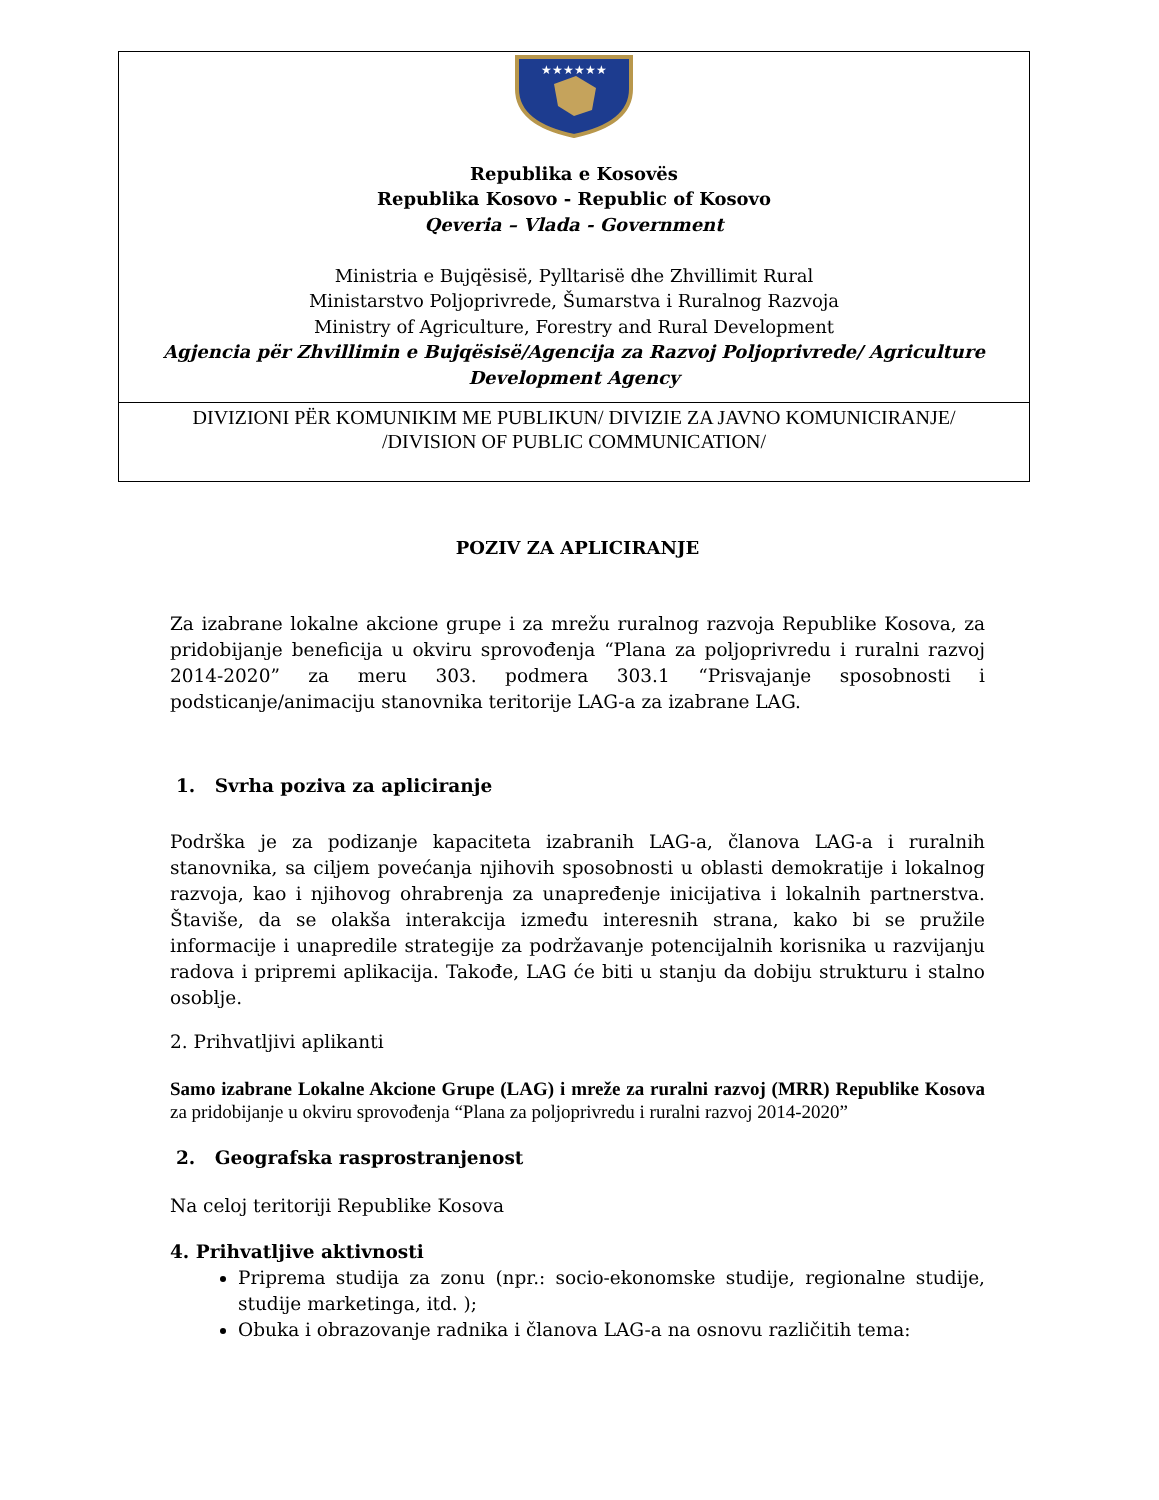★★★★★★
Republika e Kosovës
Republika Kosovo - Republic of Kosovo
Qeveria – Vlada - Government
Ministria e Bujqësisë, Pylltarisë dhe Zhvillimit Rural
Ministarstvo Poljoprivrede, Šumarstva i Ruralnog Razvoja
Ministry of Agriculture, Forestry and Rural Development
Agjencia për Zhvillimin e Bujqësisë/Agencija za Razvoj Poljoprivrede/ Agriculture Development Agency
DIVIZIONI PËR KOMUNIKIM ME PUBLIKUN/ DIVIZIE ZA JAVNO KOMUNICIRANJE/
/DIVISION OF PUBLIC COMMUNICATION/
POZIV ZA APLICIRANJE
Za izabrane lokalne akcione grupe i za mrežu ruralnog razvoja Republike Kosova, za pridobijanje beneficija u okviru sprovođenja “Plana za poljoprivredu i ruralni razvoj 2014-2020” za meru 303. podmera 303.1 “Prisvajanje sposobnosti i podsticanje/animaciju stanovnika teritorije LAG-a za izabrane LAG.
1. Svrha poziva za apliciranje
Podrška je za podizanje kapaciteta izabranih LAG-a, članova LAG-a i ruralnih stanovnika, sa ciljem povećanja njihovih sposobnosti u oblasti demokratije i lokalnog razvoja, kao i njihovog ohrabrenja za unapređenje inicijativa i lokalnih partnerstva. Štaviše, da se olakša interakcija između interesnih strana, kako bi se pružile informacije i unapredile strategije za podržavanje potencijalnih korisnika u razvijanju radova i pripremi aplikacija. Takođe, LAG će biti u stanju da dobiju strukturu i stalno osoblje.
2. Prihvatljivi aplikanti
Samo izabrane Lokalne Akcione Grupe (LAG) i mreže za ruralni razvoj (MRR) Republike Kosova za pridobijanje u okviru sprovođenja “Plana za poljoprivredu i ruralni razvoj 2014-2020”
2. Geografska rasprostranjenost
Na celoj teritoriji Republike Kosova
4. Prihvatljive aktivnosti
Priprema studija za zonu (npr.: socio-ekonomske studije, regionalne studije, studije marketinga, itd. );
Obuka i obrazovanje radnika i članova LAG-a na osnovu različitih tema: